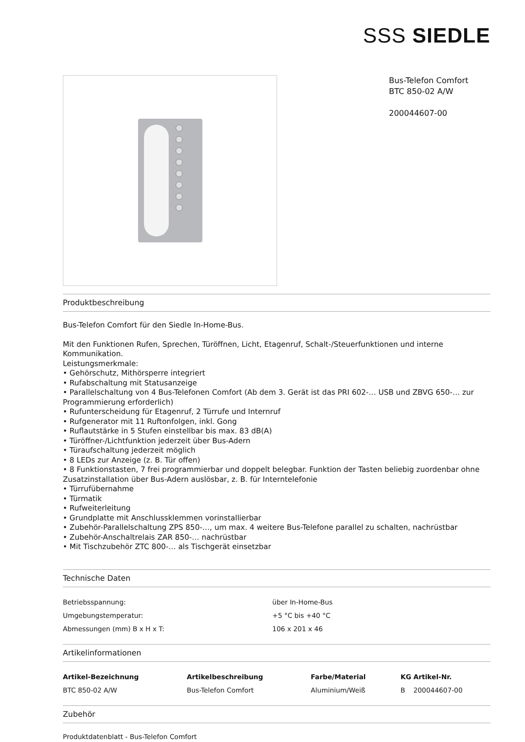SSS SIEDLE
Bus-Telefon Comfort
BTC 850-02 A/W
200044607-00
Produktbeschreibung
Bus-Telefon Comfort für den Siedle In-Home-Bus.
Mit den Funktionen Rufen, Sprechen, Türöffnen, Licht, Etagenruf, Schalt-/Steuerfunktionen und interne Kommunikation.
Leistungsmerkmale:
• Gehörschutz, Mithörsperre integriert
• Rufabschaltung mit Statusanzeige
• Parallelschaltung von 4 Bus-Telefonen Comfort (Ab dem 3. Gerät ist das PRI 602-… USB und ZBVG 650-… zur Programmierung erforderlich)
• Rufunterscheidung für Etagenruf, 2 Türrufe und Internruf
• Rufgenerator mit 11 Ruftonfolgen, inkl. Gong
• Ruflautstärke in 5 Stufen einstellbar bis max. 83 dB(A)
• Türöffner-/Lichtfunktion jederzeit über Bus-Adern
• Türaufschaltung jederzeit möglich
• 8 LEDs zur Anzeige (z. B. Tür offen)
• 8 Funktionstasten, 7 frei programmierbar und doppelt belegbar. Funktion der Tasten beliebig zuordenbar ohne Zusatzinstallation über Bus-Adern auslösbar, z. B. für Interntelefonie
• Türrufübernahme
• Türmatik
• Rufweiterleitung
• Grundplatte mit Anschlussklemmen vorinstallierbar
• Zubehör-Parallelschaltung ZPS 850-…, um max. 4 weitere Bus-Telefone parallel zu schalten, nachrüstbar
• Zubehör-Anschaltrelais ZAR 850-… nachrüstbar
• Mit Tischzubehör ZTC 800-… als Tischgerät einsetzbar
Technische Daten
| Betriebsspannung: | über In-Home-Bus |
| Umgebungstemperatur: | +5 °C bis +40 °C |
| Abmessungen (mm) B x H x T: | 106 x 201 x 46 |
Artikelinformationen
| Artikel-Bezeichnung | Artikelbeschreibung | Farbe/Material | KG | Artikel-Nr. |
| --- | --- | --- | --- | --- |
| BTC 850-02 A/W | Bus-Telefon Comfort | Aluminium/Weiß | B | 200044607-00 |
Zubehör
Produktdatenblatt - Bus-Telefon Comfort